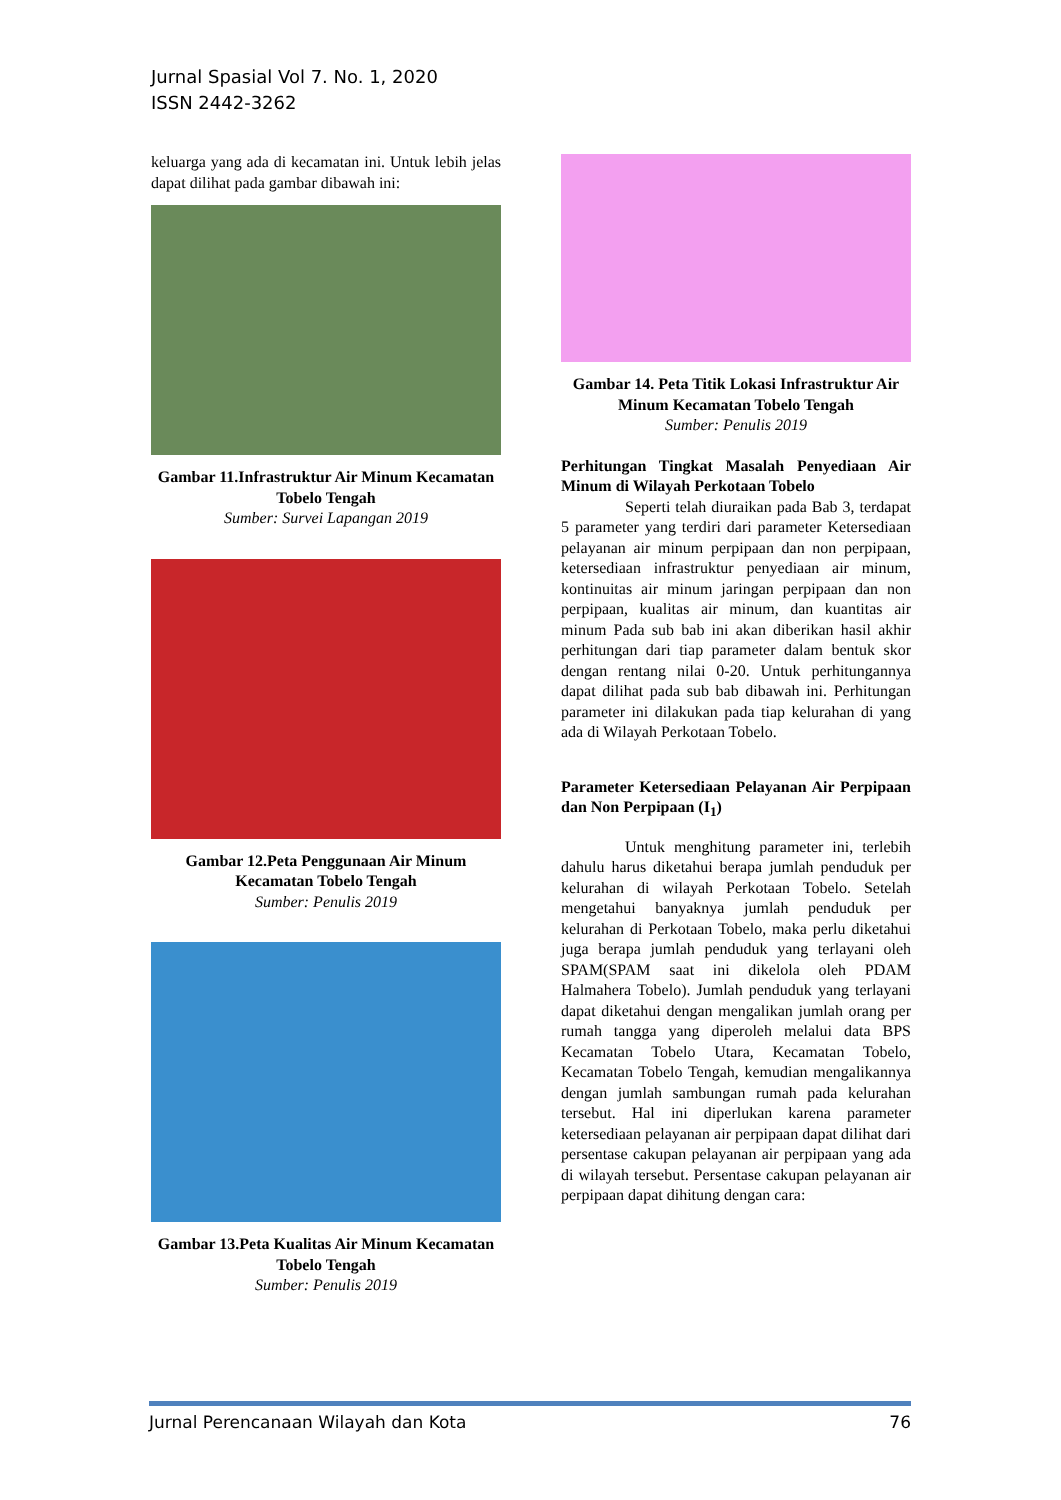Jurnal Spasial Vol 7. No. 1, 2020
ISSN 2442-3262
keluarga yang ada di kecamatan ini. Untuk lebih jelas dapat dilihat pada gambar dibawah ini:
Gambar 11.Infrastruktur Air Minum Kecamatan Tobelo Tengah
Sumber: Survei Lapangan 2019
Gambar 12.Peta Penggunaan Air Minum Kecamatan Tobelo Tengah
Sumber: Penulis 2019
Gambar 13.Peta Kualitas Air Minum Kecamatan Tobelo Tengah
Sumber: Penulis 2019
Gambar 14. Peta Titik Lokasi Infrastruktur Air Minum Kecamatan Tobelo Tengah
Sumber: Penulis 2019
Perhitungan Tingkat Masalah Penyediaan Air Minum di Wilayah Perkotaan Tobelo
Seperti telah diuraikan pada Bab 3, terdapat 5 parameter yang terdiri dari parameter Ketersediaan pelayanan air minum perpipaan dan non perpipaan, ketersediaan infrastruktur penyediaan air minum, kontinuitas air minum jaringan perpipaan dan non perpipaan, kualitas air minum, dan kuantitas air minum Pada sub bab ini akan diberikan hasil akhir perhitungan dari tiap parameter dalam bentuk skor dengan rentang nilai 0-20. Untuk perhitungannya dapat dilihat pada sub bab dibawah ini. Perhitungan parameter ini dilakukan pada tiap kelurahan di yang ada di Wilayah Perkotaan Tobelo.
Parameter Ketersediaan Pelayanan Air Perpipaan dan Non Perpipaan (I<sub>1</sub>)
Untuk menghitung parameter ini, terlebih dahulu harus diketahui berapa jumlah penduduk per kelurahan di wilayah Perkotaan Tobelo. Setelah mengetahui banyaknya jumlah penduduk per kelurahan di Perkotaan Tobelo, maka perlu diketahui juga berapa jumlah penduduk yang terlayani oleh SPAM(SPAM saat ini dikelola oleh PDAM Halmahera Tobelo). Jumlah penduduk yang terlayani dapat diketahui dengan mengalikan jumlah orang per rumah tangga yang diperoleh melalui data BPS Kecamatan Tobelo Utara, Kecamatan Tobelo, Kecamatan Tobelo Tengah, kemudian mengalikannya dengan jumlah sambungan rumah pada kelurahan tersebut. Hal ini diperlukan karena parameter ketersediaan pelayanan air perpipaan dapat dilihat dari persentase cakupan pelayanan air perpipaan yang ada di wilayah tersebut. Persentase cakupan pelayanan air perpipaan dapat dihitung dengan cara:
Jurnal Perencanaan Wilayah dan Kota 76